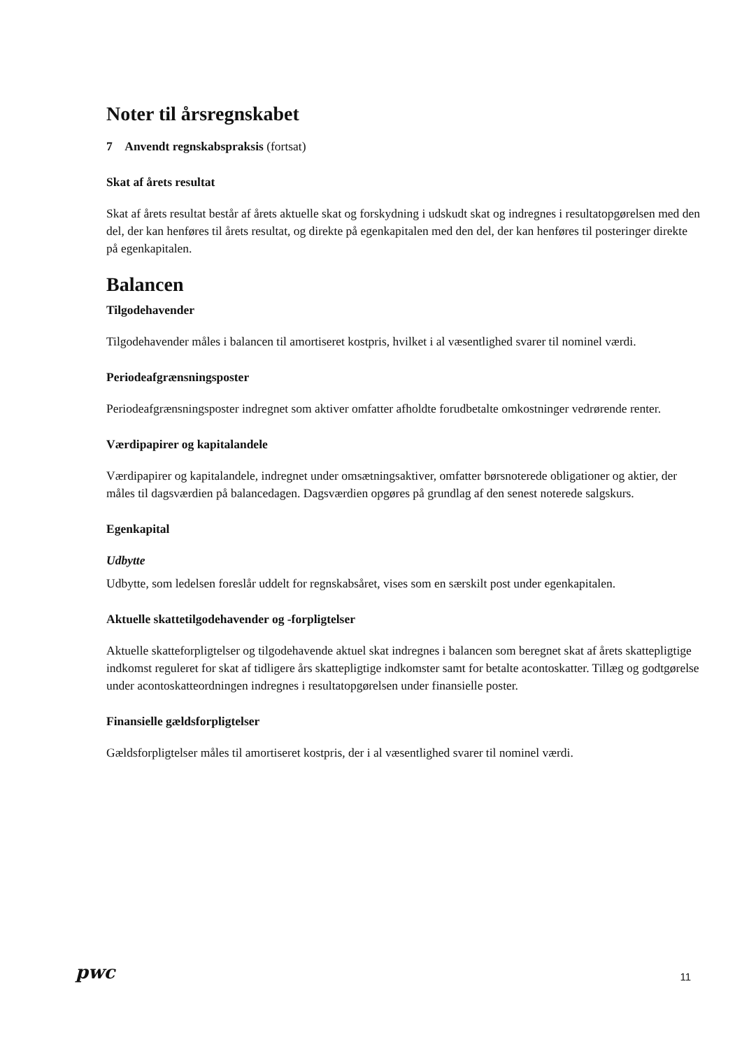Noter til årsregnskabet
7 Anvendt regnskabspraksis (fortsat)
Skat af årets resultat
Skat af årets resultat består af årets aktuelle skat og forskydning i udskudt skat og indregnes i resultatopgørelsen med den del, der kan henføres til årets resultat, og direkte på egenkapitalen med den del, der kan henføres til posteringer direkte på egenkapitalen.
Balancen
Tilgodehavender
Tilgodehavender måles i balancen til amortiseret kostpris, hvilket i al væsentlighed svarer til nominel værdi.
Periodeafgrænsningsposter
Periodeafgrænsningsposter indregnet som aktiver omfatter afholdte forudbetalte omkostninger vedrørende renter.
Værdipapirer og kapitalandele
Værdipapirer og kapitalandele, indregnet under omsætningsaktiver, omfatter børsnoterede obligationer og aktier, der måles til dagsværdien på balancedagen. Dagsværdien opgøres på grundlag af den senest noterede salgskurs.
Egenkapital
Udbytte
Udbytte, som ledelsen foreslår uddelt for regnskabsåret, vises som en særskilt post under egenkapitalen.
Aktuelle skattetilgodehavender og -forpligtelser
Aktuelle skatteforpligtelser og tilgodehavende aktuel skat indregnes i balancen som beregnet skat af årets skattepligtige indkomst reguleret for skat af tidligere års skattepligtige indkomster samt for betalte acontoskatter. Tillæg og godtgørelse under acontoskatteordningen indregnes i resultatopgørelsen under finansielle poster.
Finansielle gældsforpligtelser
Gældsforpligtelser måles til amortiseret kostpris, der i al væsentlighed svarer til nominel værdi.
pwc 11